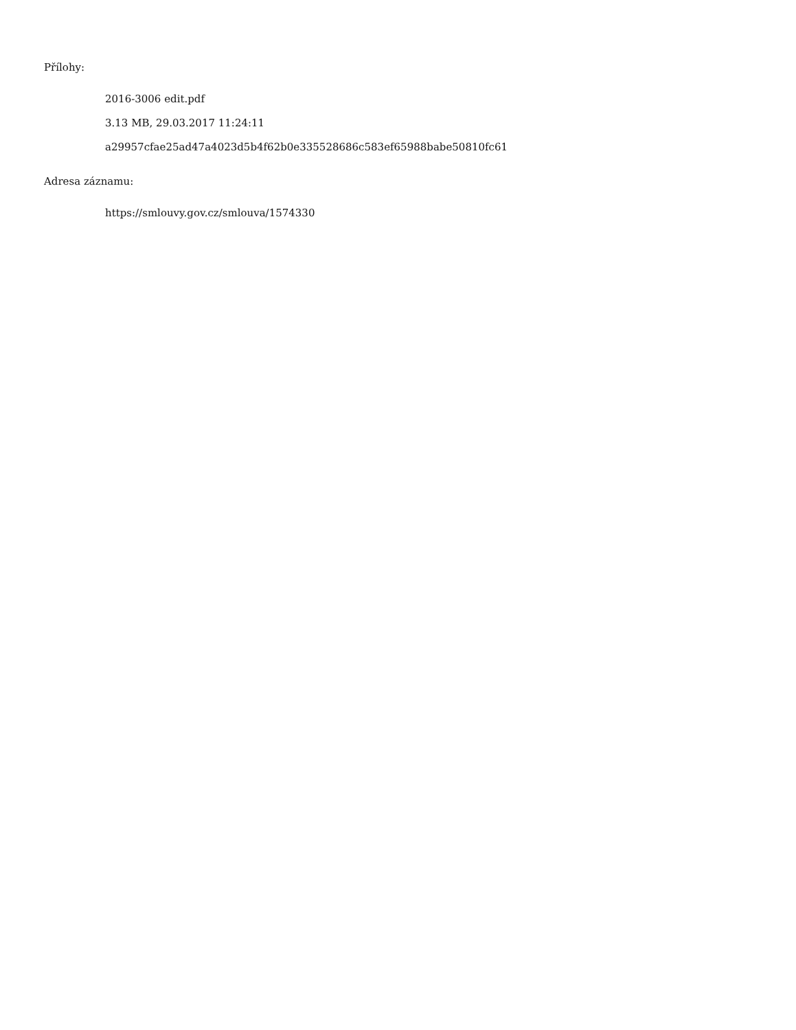Přílohy:
2016-3006 edit.pdf
3.13 MB, 29.03.2017 11:24:11
a29957cfae25ad47a4023d5b4f62b0e335528686c583ef65988babe50810fc61
Adresa záznamu:
https://smlouvy.gov.cz/smlouva/1574330